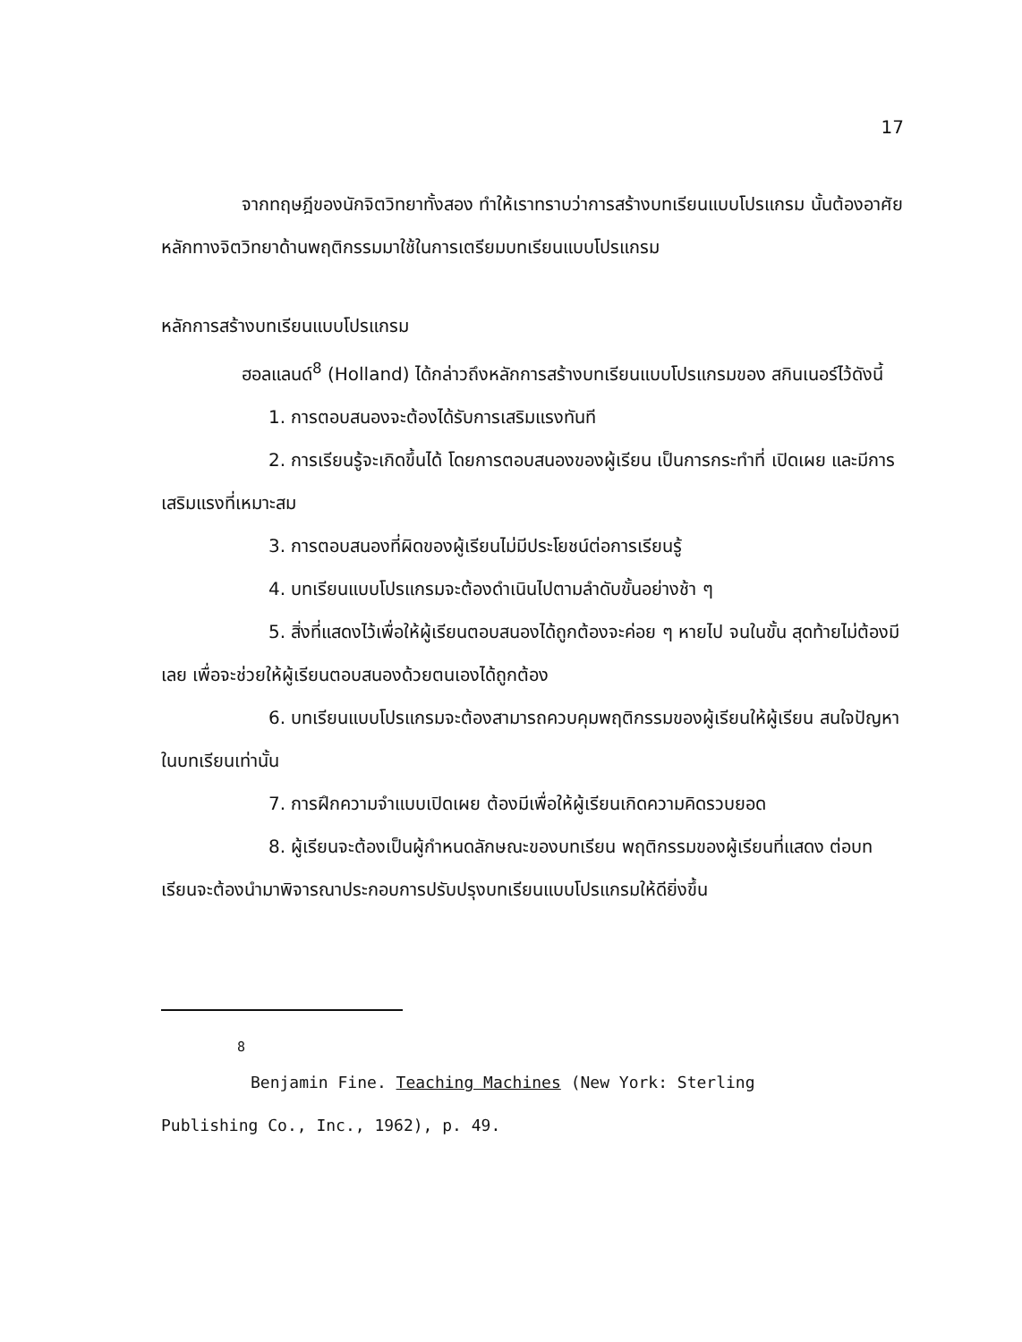17
จากทฤษฎีของนักจิตวิทยาทั้งสอง ทำให้เราทราบว่าการสร้างบทเรียนแบบโปรแกรม นั้นต้องอาศัยหลักทางจิตวิทยาด้านพฤติกรรมมาใช้ในการเตรียมบทเรียนแบบโปรแกรม
หลักการสร้างบทเรียนแบบโปรแกรม
ฮอลแลนด์<sup>8</sup> (Holland) ได้กล่าวถึงหลักการสร้างบทเรียนแบบโปรแกรมของ สกินเนอร์ไว้ดังนี้
1. การตอบสนองจะต้องได้รับการเสริมแรงทันที
2. การเรียนรู้จะเกิดขึ้นได้ โดยการตอบสนองของผู้เรียน เป็นการกระทำที่ เปิดเผย และมีการเสริมแรงที่เหมาะสม
3. การตอบสนองที่ผิดของผู้เรียนไม่มีประโยชน์ต่อการเรียนรู้
4. บทเรียนแบบโปรแกรมจะต้องดำเนินไปตามลำดับขั้นอย่างช้า ๆ
5. สิ่งที่แสดงไว้เพื่อให้ผู้เรียนตอบสนองได้ถูกต้องจะค่อย ๆ หายไป จนในขั้น สุดท้ายไม่ต้องมีเลย เพื่อจะช่วยให้ผู้เรียนตอบสนองด้วยตนเองได้ถูกต้อง
6. บทเรียนแบบโปรแกรมจะต้องสามารถควบคุมพฤติกรรมของผู้เรียนให้ผู้เรียน สนใจปัญหาในบทเรียนเท่านั้น
7. การฝึกความจำแบบเปิดเผย ต้องมีเพื่อให้ผู้เรียนเกิดความคิดรวบยอด
8. ผู้เรียนจะต้องเป็นผู้กำหนดลักษณะของบทเรียน พฤติกรรมของผู้เรียนที่แสดง ต่อบทเรียนจะต้องนำมาพิจารณาประกอบการปรับปรุงบทเรียนแบบโปรแกรมให้ดียิ่งขึ้น
<sup>8</sup>
Benjamin Fine. Teaching Machines (New York: Sterling
Publishing Co., Inc., 1962), p. 49.